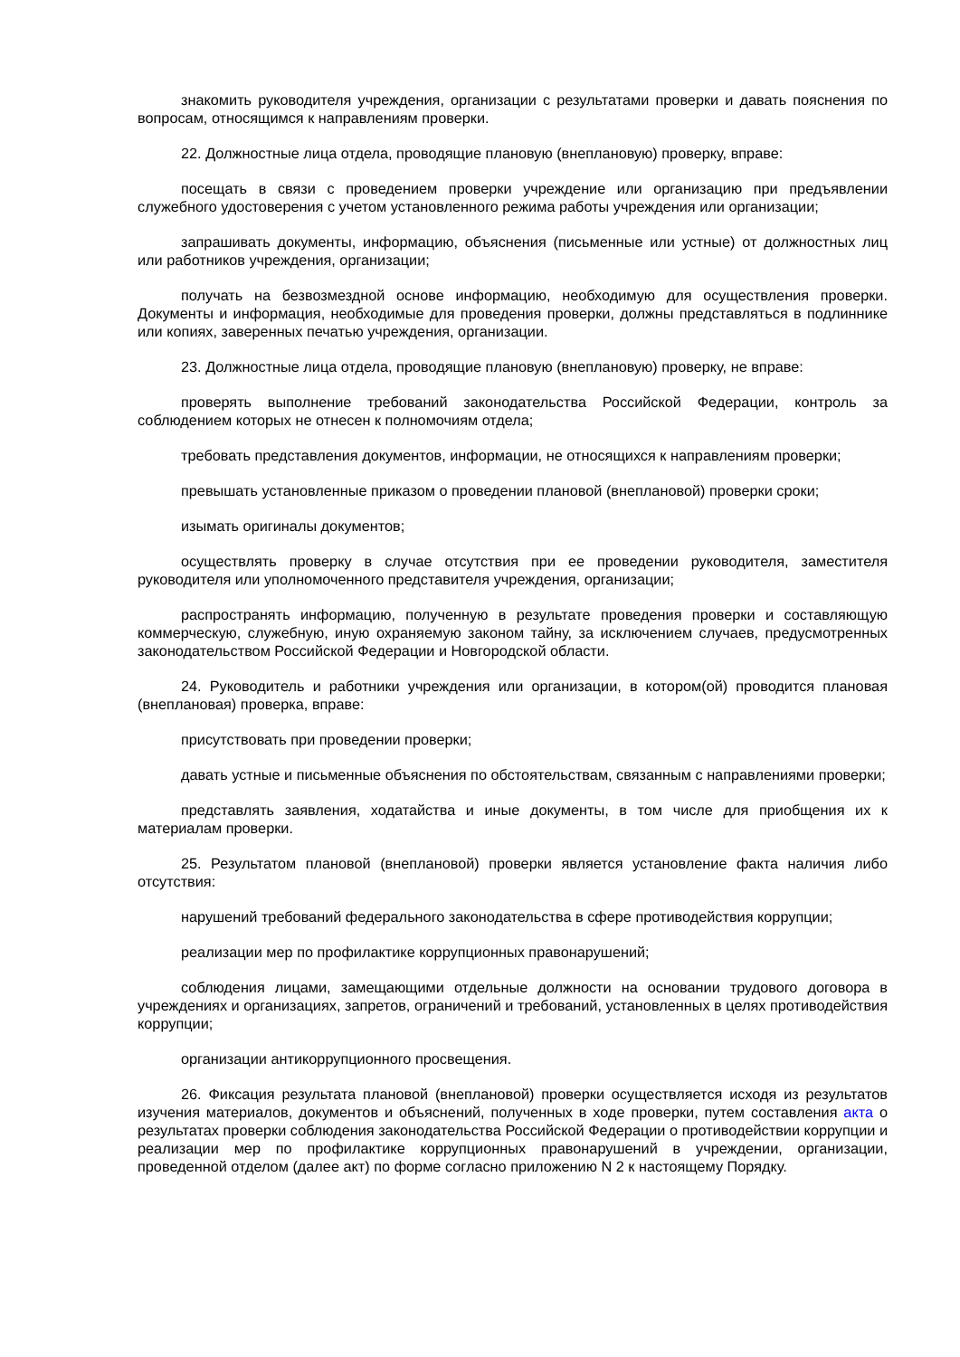знакомить руководителя учреждения, организации с результатами проверки и давать пояснения по вопросам, относящимся к направлениям проверки.
22. Должностные лица отдела, проводящие плановую (внеплановую) проверку, вправе:
посещать в связи с проведением проверки учреждение или организацию при предъявлении служебного удостоверения с учетом установленного режима работы учреждения или организации;
запрашивать документы, информацию, объяснения (письменные или устные) от должностных лиц или работников учреждения, организации;
получать на безвозмездной основе информацию, необходимую для осуществления проверки. Документы и информация, необходимые для проведения проверки, должны представляться в подлиннике или копиях, заверенных печатью учреждения, организации.
23. Должностные лица отдела, проводящие плановую (внеплановую) проверку, не вправе:
проверять выполнение требований законодательства Российской Федерации, контроль за соблюдением которых не отнесен к полномочиям отдела;
требовать представления документов, информации, не относящихся к направлениям проверки;
превышать установленные приказом о проведении плановой (внеплановой) проверки сроки;
изымать оригиналы документов;
осуществлять проверку в случае отсутствия при ее проведении руководителя, заместителя руководителя или уполномоченного представителя учреждения, организации;
распространять информацию, полученную в результате проведения проверки и составляющую коммерческую, служебную, иную охраняемую законом тайну, за исключением случаев, предусмотренных законодательством Российской Федерации и Новгородской области.
24. Руководитель и работники учреждения или организации, в котором(ой) проводится плановая (внеплановая) проверка, вправе:
присутствовать при проведении проверки;
давать устные и письменные объяснения по обстоятельствам, связанным с направлениями проверки;
представлять заявления, ходатайства и иные документы, в том числе для приобщения их к материалам проверки.
25. Результатом плановой (внеплановой) проверки является установление факта наличия либо отсутствия:
нарушений требований федерального законодательства в сфере противодействия коррупции;
реализации мер по профилактике коррупционных правонарушений;
соблюдения лицами, замещающими отдельные должности на основании трудового договора в учреждениях и организациях, запретов, ограничений и требований, установленных в целях противодействия коррупции;
организации антикоррупционного просвещения.
26. Фиксация результата плановой (внеплановой) проверки осуществляется исходя из результатов изучения материалов, документов и объяснений, полученных в ходе проверки, путем составления акта о результатах проверки соблюдения законодательства Российской Федерации о противодействии коррупции и реализации мер по профилактике коррупционных правонарушений в учреждении, организации, проведенной отделом (далее акт) по форме согласно приложению N 2 к настоящему Порядку.